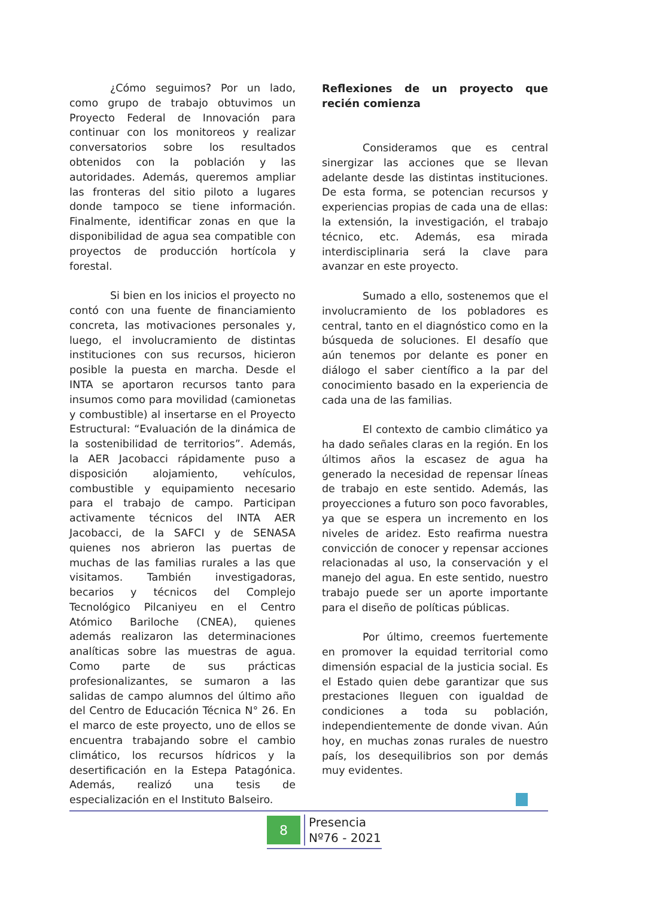¿Cómo seguimos? Por un lado, como grupo de trabajo obtuvimos un Proyecto Federal de Innovación para continuar con los monitoreos y realizar conversatorios sobre los resultados obtenidos con la población y las autoridades. Además, queremos ampliar las fronteras del sitio piloto a lugares donde tampoco se tiene información. Finalmente, identificar zonas en que la disponibilidad de agua sea compatible con proyectos de producción hortícola y forestal.
Si bien en los inicios el proyecto no contó con una fuente de financiamiento concreta, las motivaciones personales y, luego, el involucramiento de distintas instituciones con sus recursos, hicieron posible la puesta en marcha. Desde el INTA se aportaron recursos tanto para insumos como para movilidad (camionetas y combustible) al insertarse en el Proyecto Estructural: “Evaluación de la dinámica de la sostenibilidad de territorios”. Además, la AER Jacobacci rápidamente puso a disposición alojamiento, vehículos, combustible y equipamiento necesario para el trabajo de campo. Participan activamente técnicos del INTA AER Jacobacci, de la SAFCI y de SENASA quienes nos abrieron las puertas de muchas de las familias rurales a las que visitamos. También investigadoras, becarios y técnicos del Complejo Tecnológico Pilcaniyeu en el Centro Atómico Bariloche (CNEA), quienes además realizaron las determinaciones analíticas sobre las muestras de agua. Como parte de sus prácticas profesionalizantes, se sumaron a las salidas de campo alumnos del último año del Centro de Educación Técnica N° 26. En el marco de este proyecto, uno de ellos se encuentra trabajando sobre el cambio climático, los recursos hídricos y la desertificación en la Estepa Patagónica. Además, realizó una tesis de especialización en el Instituto Balseiro.
Reflexiones de un proyecto que recién comienza
Consideramos que es central sinergizar las acciones que se llevan adelante desde las distintas instituciones. De esta forma, se potencian recursos y experiencias propias de cada una de ellas: la extensión, la investigación, el trabajo técnico, etc. Además, esa mirada interdisciplinaria será la clave para avanzar en este proyecto.
Sumado a ello, sostenemos que el involucramiento de los pobladores es central, tanto en el diagnóstico como en la búsqueda de soluciones. El desafío que aún tenemos por delante es poner en diálogo el saber científico a la par del conocimiento basado en la experiencia de cada una de las familias.
El contexto de cambio climático ya ha dado señales claras en la región. En los últimos años la escasez de agua ha generado la necesidad de repensar líneas de trabajo en este sentido. Además, las proyecciones a futuro son poco favorables, ya que se espera un incremento en los niveles de aridez. Esto reafirma nuestra convicción de conocer y repensar acciones relacionadas al uso, la conservación y el manejo del agua. En este sentido, nuestro trabajo puede ser un aporte importante para el diseño de políticas públicas.
Por último, creemos fuertemente en promover la equidad territorial como dimensión espacial de la justicia social. Es el Estado quien debe garantizar que sus prestaciones lleguen con igualdad de condiciones a toda su población, independientemente de donde vivan. Aún hoy, en muchas zonas rurales de nuestro país, los desequilibrios son por demás muy evidentes.
8
Presencia
Nº76 - 2021